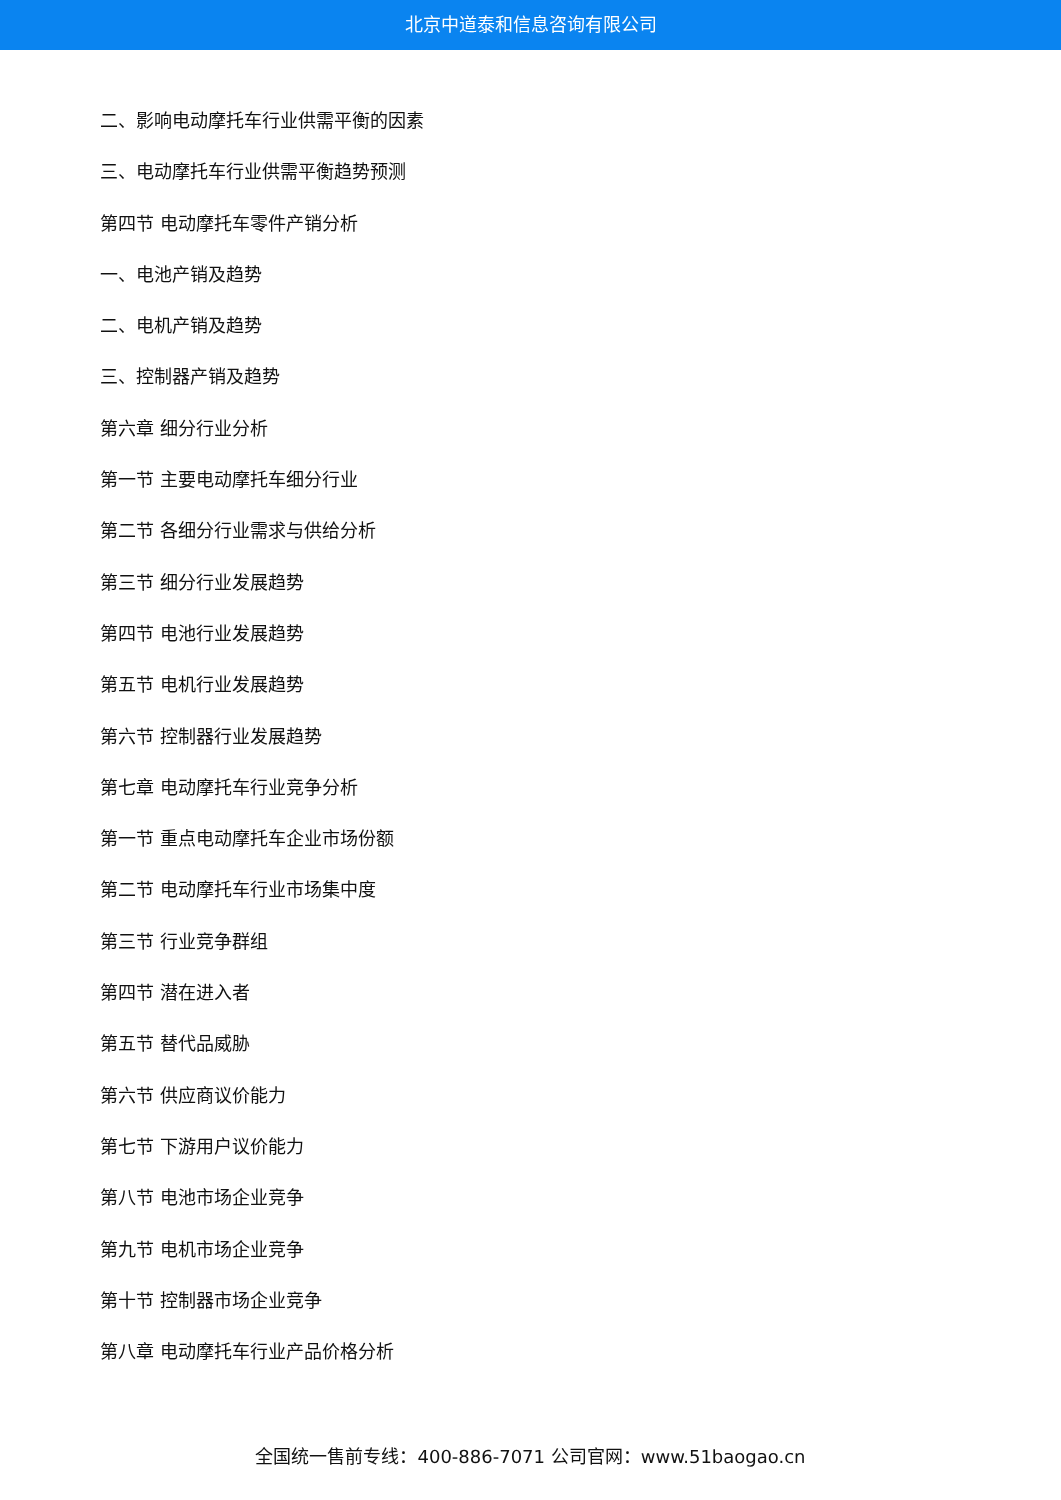北京中道泰和信息咨询有限公司
二、影响电动摩托车行业供需平衡的因素
三、电动摩托车行业供需平衡趋势预测
第四节 电动摩托车零件产销分析
一、电池产销及趋势
二、电机产销及趋势
三、控制器产销及趋势
第六章 细分行业分析
第一节 主要电动摩托车细分行业
第二节 各细分行业需求与供给分析
第三节 细分行业发展趋势
第四节 电池行业发展趋势
第五节 电机行业发展趋势
第六节 控制器行业发展趋势
第七章 电动摩托车行业竞争分析
第一节 重点电动摩托车企业市场份额
第二节 电动摩托车行业市场集中度
第三节 行业竞争群组
第四节 潜在进入者
第五节 替代品威胁
第六节 供应商议价能力
第七节 下游用户议价能力
第八节 电池市场企业竞争
第九节 电机市场企业竞争
第十节 控制器市场企业竞争
第八章 电动摩托车行业产品价格分析
全国统一售前专线：400-886-7071 公司官网：www.51baogao.cn